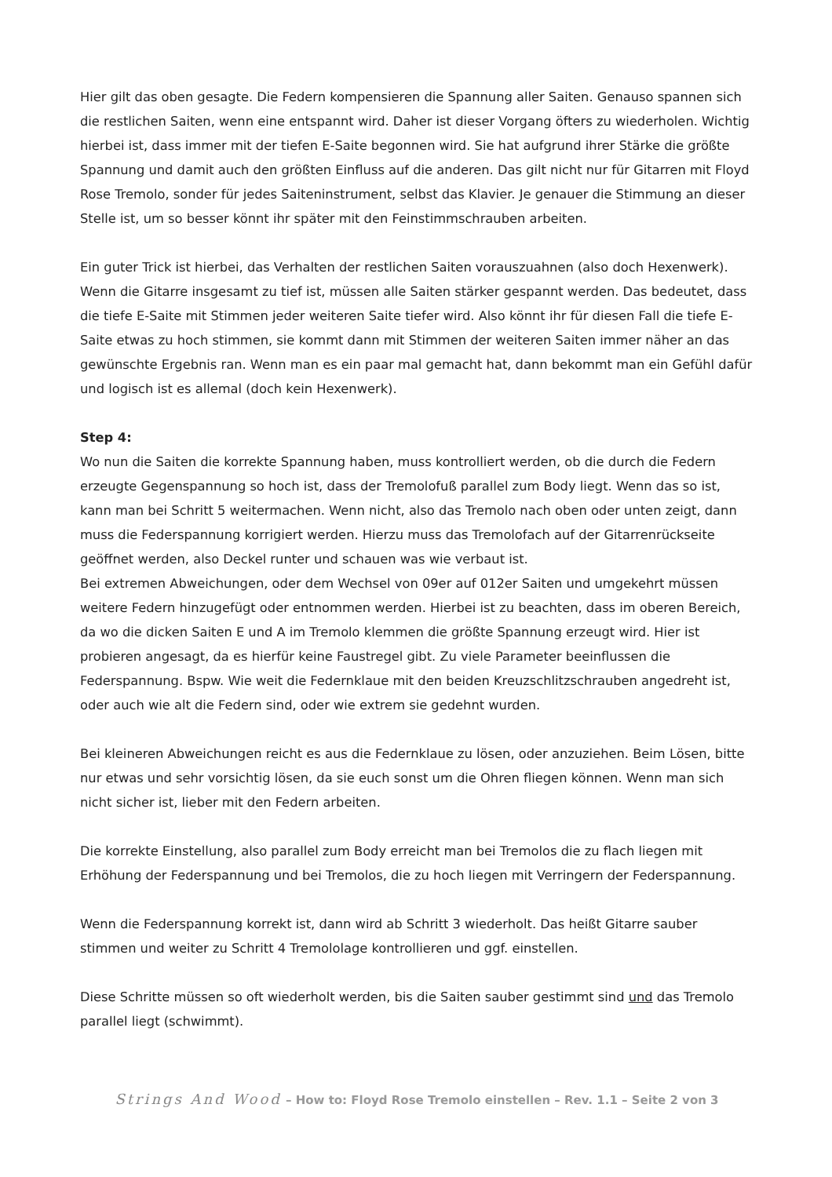Hier gilt das oben gesagte. Die Federn kompensieren die Spannung aller Saiten. Genauso spannen sich die restlichen Saiten, wenn eine entspannt wird. Daher ist dieser Vorgang öfters zu wiederholen. Wichtig hierbei ist, dass immer mit der tiefen E-Saite begonnen wird. Sie hat aufgrund ihrer Stärke die größte Spannung und damit auch den größten Einfluss auf die anderen. Das gilt nicht nur für Gitarren mit Floyd Rose Tremolo, sonder für jedes Saiteninstrument, selbst das Klavier. Je genauer die Stimmung an dieser Stelle ist, um so besser könnt ihr später mit den Feinstimmschrauben arbeiten.
Ein guter Trick ist hierbei, das Verhalten der restlichen Saiten vorauszuahnen (also doch Hexenwerk). Wenn die Gitarre insgesamt zu tief ist, müssen alle Saiten stärker gespannt werden. Das bedeutet, dass die tiefe E-Saite mit Stimmen jeder weiteren Saite tiefer wird. Also könnt ihr für diesen Fall die tiefe E-Saite etwas zu hoch stimmen, sie kommt dann mit Stimmen der weiteren Saiten immer näher an das gewünschte Ergebnis ran. Wenn man es ein paar mal gemacht hat, dann bekommt man ein Gefühl dafür und logisch ist es allemal (doch kein Hexenwerk).
Step 4:
Wo nun die Saiten die korrekte Spannung haben, muss kontrolliert werden, ob die durch die Federn erzeugte Gegenspannung so hoch ist, dass der Tremolofuß parallel zum Body liegt. Wenn das so ist, kann man bei Schritt 5 weitermachen. Wenn nicht, also das Tremolo nach oben oder unten zeigt, dann muss die Federspannung korrigiert werden. Hierzu muss das Tremolofach auf der Gitarrenrückseite geöffnet werden, also Deckel runter und schauen was wie verbaut ist.
Bei extremen Abweichungen, oder dem Wechsel von 09er auf 012er Saiten und umgekehrt müssen weitere Federn hinzugefügt oder entnommen werden. Hierbei ist zu beachten, dass im oberen Bereich, da wo die dicken Saiten E und A im Tremolo klemmen die größte Spannung erzeugt wird. Hier ist probieren angesagt, da es hierfür keine Faustregel gibt. Zu viele Parameter beeinflussen die Federspannung. Bspw. Wie weit die Federnklaue mit den beiden Kreuzschlitzschrauben angedreht ist, oder auch wie alt die Federn sind, oder wie extrem sie gedehnt wurden.
Bei kleineren Abweichungen reicht es aus die Federnklaue zu lösen, oder anzuziehen. Beim Lösen, bitte nur etwas und sehr vorsichtig lösen, da sie euch sonst um die Ohren fliegen können. Wenn man sich nicht sicher ist, lieber mit den Federn arbeiten.
Die korrekte Einstellung, also parallel zum Body erreicht man bei Tremolos die zu flach liegen mit Erhöhung der Federspannung und bei Tremolos, die zu hoch liegen mit Verringern der Federspannung.
Wenn die Federspannung korrekt ist, dann wird ab Schritt 3 wiederholt. Das heißt Gitarre sauber stimmen und weiter zu Schritt 4 Tremololage kontrollieren und ggf. einstellen.
Diese Schritte müssen so oft wiederholt werden, bis die Saiten sauber gestimmt sind und das Tremolo parallel liegt (schwimmt).
Strings And Wood – How to: Floyd Rose Tremolo einstellen – Rev. 1.1 – Seite 2 von 3